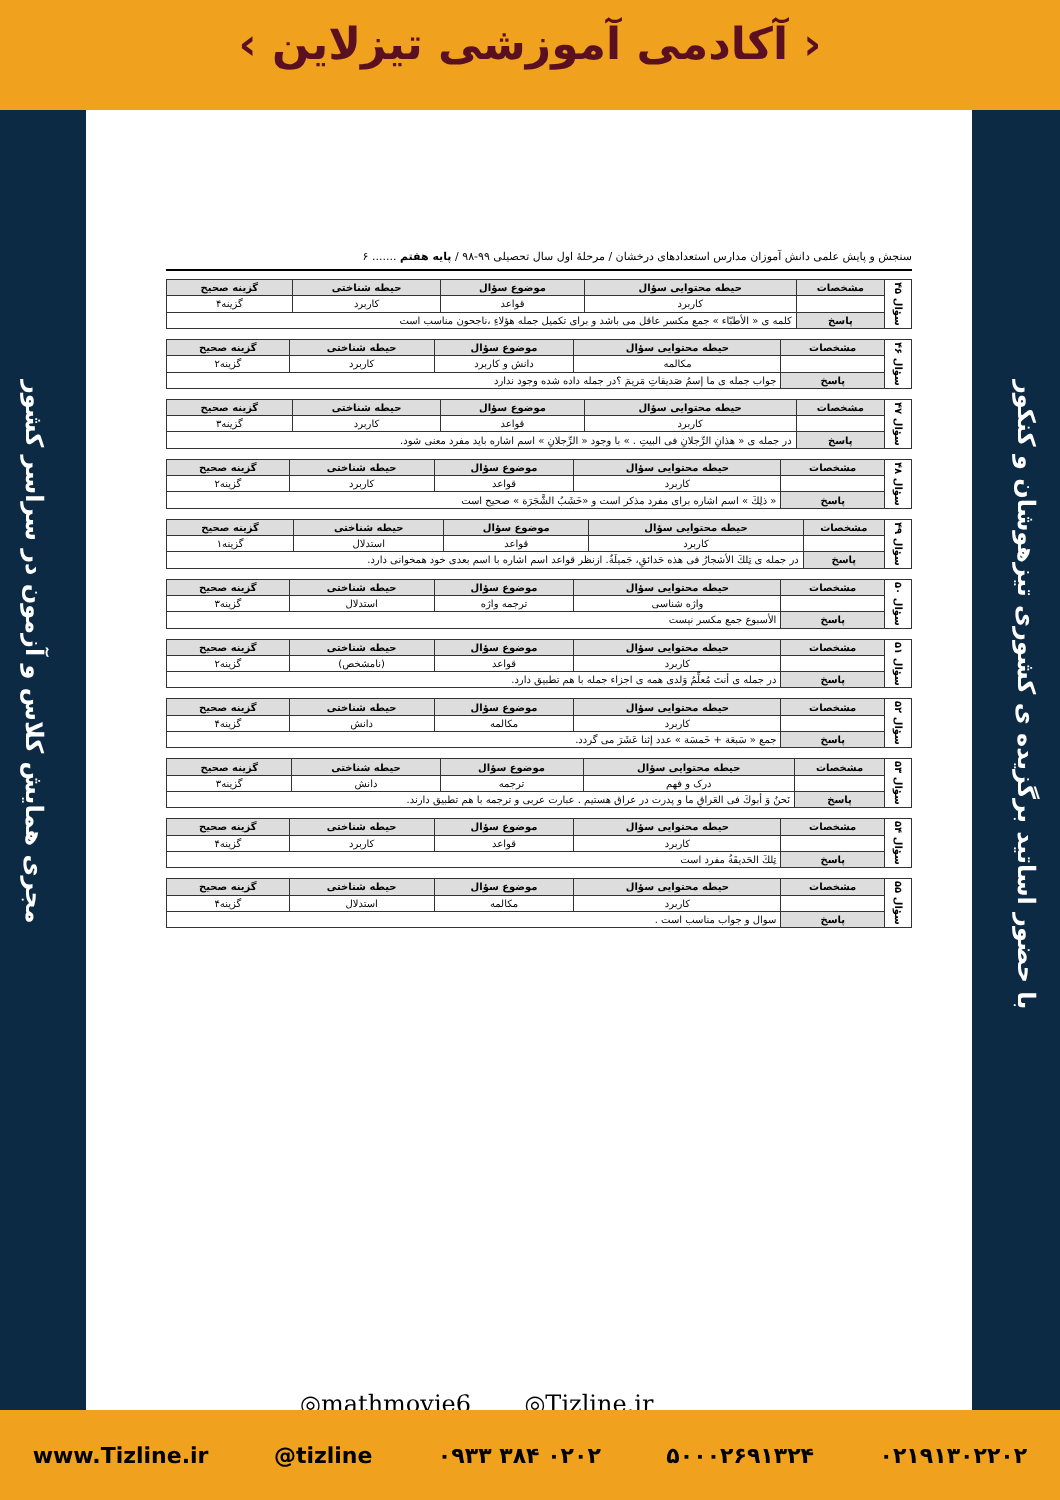‹ آکادمی آموزشی تیزلاین ›
مجری همایش کلاس و آزمون در سراسر کشور
با حضور اساتید برگزیده ی کشوری تیزهوشان و کنکور
سنجش و پایش علمی دانش آموزان مدارس استعدادهای درخشان / مرحلهٔ اول سال تحصیلی ۹۹-۹۸ / پایه هفتم ....... ۶
| سؤال ۴۵ | مشخصات | حیطه محتوایی سؤال | موضوع سؤال | حیطه شناختی | گزینه صحیح |
| | | کاربرد | قواعد | کاربرد | گزینه۴ |
| | پاسخ | کلمه ی « الأطبّاء » جمع مکسر عاقل می باشد و برای تکمیل جمله هؤلاءِ ،ناجحون مناسب است | | | |
| سؤال ۴۶ | مشخصات | حیطه محتوایی سؤال | موضوع سؤال | حیطه شناختی | گزینه صحیح |
| | | مکالمه | دانش و کاربرد | کاربرد | گزینه۲ |
| | پاسخ | جواب جمله ی ما إسمُ صَدیقاتِ مَریمَ ؟در جمله داده شده وجود ندارد | | | |
| سؤال ۴۷ | مشخصات | حیطه محتوایی سؤال | موضوع سؤال | حیطه شناختی | گزینه صحیح |
| | | کاربرد | قواعد | کاربرد | گزینه۳ |
| | پاسخ | در جمله ی « هذانِ الرِّجلانِ فی البیتِ . » با وجود « الرِّجلانِ » اسم اشاره باید مفرد معنی شود. | | | |
| سؤال ۴۸ | مشخصات | حیطه محتوایی سؤال | موضوع سؤال | حیطه شناختی | گزینه صحیح |
| | | کاربرد | قواعد | کاربرد | گزینه۲ |
| | پاسخ | « ذلِكَ » اسم اشاره برای مفرد مذکر است و «خَشَبُ الشَّجَرَة » صحیح است | | | |
| سؤال ۴۹ | مشخصات | حیطه محتوایی سؤال | موضوع سؤال | حیطه شناختی | گزینه صحیح |
| | | کاربرد | قواعد | استدلال | گزینه۱ |
| | پاسخ | در جمله ی تِلكَ الأشجارُ فی هذه حَدائقِ، جَمیلَةٌ. ازنظر قواعد اسم اشاره با اسم بعدی خود همخوانی دارد. | | | |
| سؤال ۵۰ | مشخصات | حیطه محتوایی سؤال | موضوع سؤال | حیطه شناختی | گزینه صحیح |
| | | واژه شناسی | ترجمه واژه | استدلال | گزینه۳ |
| | پاسخ | الأسبوع جمع مکسر نیست | | | |
| سؤال ۵۱ | مشخصات | حیطه محتوایی سؤال | موضوع سؤال | حیطه شناختی | گزینه صحیح |
| | | کاربرد | قواعد | (نامشخص) | گزینه۲ |
| | پاسخ | در جمله ی أنتَ مُعلِّمُ وَلدی همه ی اجزاء جمله با هم تطبیق دارد. | | | |
| سؤال ۵۲ | مشخصات | حیطه محتوایی سؤال | موضوع سؤال | حیطه شناختی | گزینه صحیح |
| | | کاربرد | مکالمه | دانش | گزینه۴ |
| | پاسخ | جمع « سَبعَة + خَمسَة » عدد إثنا عَشَرَ می گردد. | | | |
| سؤال ۵۳ | مشخصات | حیطه محتوایی سؤال | موضوع سؤال | حیطه شناختی | گزینه صحیح |
| | | درک و فهم | ترجمه | دانش | گزینه۳ |
| | پاسخ | نَحنُ وَ أبوكَ فی العَراقِ ما و پدرت در عراق هستیم . عبارت عربی و ترجمه با هم تطبیق دارند. | | | |
| سؤال ۵۴ | مشخصات | حیطه محتوایی سؤال | موضوع سؤال | حیطه شناختی | گزینه صحیح |
| | | کاربرد | قواعد | کاربرد | گزینه۴ |
| | پاسخ | تِلكَ الحَدیقَةُ مفرد است | | | |
| سؤال ۵۵ | مشخصات | حیطه محتوایی سؤال | موضوع سؤال | حیطه شناختی | گزینه صحیح |
| | | کاربرد | مکالمه | استدلال | گزینه۴ |
| | پاسخ | سوال و جواب مناسب است . | | | |
◎mathmovie6 ◎Tizline.ir
www.Tizline.ir @tizline ۰۹۳۳ ۳۸۴ ۰۲۰۲ ۵۰۰۰۲۶۹۱۳۲۴ ۰۲۱۹۱۳۰۲۲۰۲